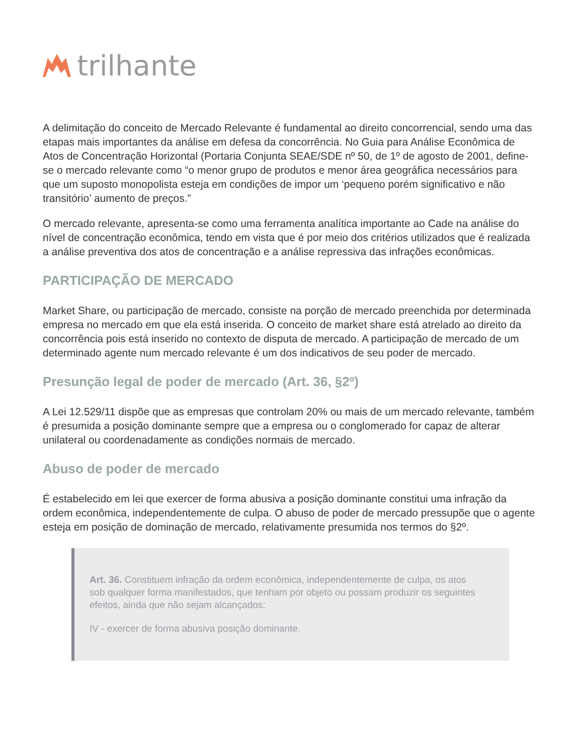trilhante
A delimitação do conceito de Mercado Relevante é fundamental ao direito concorrencial, sendo uma das etapas mais importantes da análise em defesa da concorrência. No Guia para Análise Econômica de Atos de Concentração Horizontal (Portaria Conjunta SEAE/SDE nº 50, de 1º de agosto de 2001, define-se o mercado relevante como “o menor grupo de produtos e menor área geográfica necessários para que um suposto monopolista esteja em condições de impor um ‘pequeno porém significativo e não transitório’ aumento de preços.”
O mercado relevante, apresenta-se como uma ferramenta analítica importante ao Cade na análise do nível de concentração econômica, tendo em vista que é por meio dos critérios utilizados que é realizada a análise preventiva dos atos de concentração e a análise repressiva das infrações econômicas.
PARTICIPAÇÃO DE MERCADO
Market Share, ou participação de mercado, consiste na porção de mercado preenchida por determinada empresa no mercado em que ela está inserida. O conceito de market share está atrelado ao direito da concorrência pois está inserido no contexto de disputa de mercado. A participação de mercado de um determinado agente num mercado relevante é um dos indicativos de seu poder de mercado.
Presunção legal de poder de mercado (Art. 36, §2º)
A Lei 12.529/11 dispõe que as empresas que controlam 20% ou mais de um mercado relevante, também é presumida a posição dominante sempre que a empresa ou o conglomerado for capaz de alterar unilateral ou coordenadamente as condições normais de mercado.
Abuso de poder de mercado
É estabelecido em lei que exercer de forma abusiva a posição dominante constitui uma infração da ordem econômica, independentemente de culpa. O abuso de poder de mercado pressupõe que o agente esteja em posição de dominação de mercado, relativamente presumida nos termos do §2º.
Art. 36. Constituem infração da ordem econômica, independentemente de culpa, os atos sob qualquer forma manifestados, que tenham por objeto ou possam produzir os seguintes efeitos, ainda que não sejam alcançados:
IV - exercer de forma abusiva posição dominante.